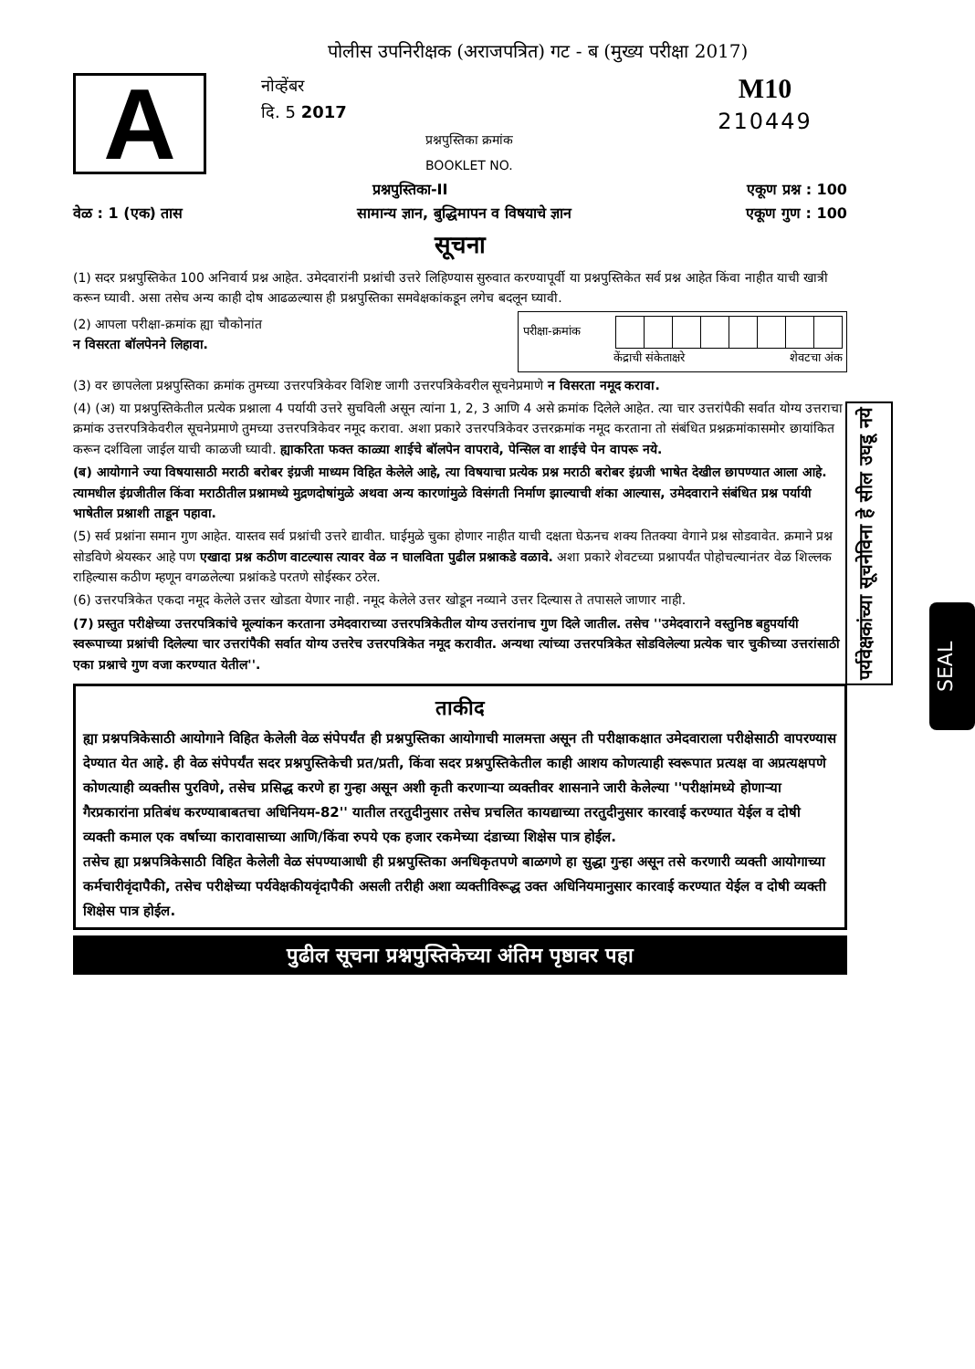पोलीस उपनिरीक्षक (अराजपत्रित) गट - ब (मुख्य परीक्षा 2017)
A
नोव्हेंबर
दि. 5 2017
प्रश्नपुस्तिका क्रमांक
BOOKLET NO.
M10
210449
प्रश्नपुस्तिका-II एकूण प्रश्न : 100
वेळ : 1 (एक) तास सामान्य ज्ञान, बुद्धिमापन व विषयाचे ज्ञान एकूण गुण : 100
सूचना
(1) सदर प्रश्नपुस्तिकेत 100 अनिवार्य प्रश्न आहेत. उमेदवारांनी प्रश्नांची उत्तरे लिहिण्यास सुरुवात करण्यापूर्वी या प्रश्नपुस्तिकेत सर्व प्रश्न आहेत किंवा नाहीत याची खात्री करून घ्यावी. असा तसेच अन्य काही दोष आढळल्यास ही प्रश्नपुस्तिका समवेक्षकांकडून लगेच बदलून घ्यावी.
(2) आपला परीक्षा-क्रमांक ह्या चौकोनांत
न विसरता बॉलपेनने लिहावा.
| परीक्षा-क्रमांक | | | | | | | | |
केंद्राची संकेताक्षरे शेवटचा अंक
(3) वर छापलेला प्रश्नपुस्तिका क्रमांक तुमच्या उत्तरपत्रिकेवर विशिष्ट जागी उत्तरपत्रिकेवरील सूचनेप्रमाणे न विसरता नमूद करावा.
(4) (अ) या प्रश्नपुस्तिकेतील प्रत्येक प्रश्नाला 4 पर्यायी उत्तरे सुचविली असून त्यांना 1, 2, 3 आणि 4 असे क्रमांक दिलेले आहेत. त्या चार उत्तरांपैकी सर्वात योग्य उत्तराचा क्रमांक उत्तरपत्रिकेवरील सूचनेप्रमाणे तुमच्या उत्तरपत्रिकेवर नमूद करावा. अशा प्रकारे उत्तरपत्रिकेवर उत्तरक्रमांक नमूद करताना तो संबंधित प्रश्नक्रमांकासमोर छायांकित करून दर्शविला जाईल याची काळजी घ्यावी. ह्याकरिता फक्त काळ्या शाईचे बॉलपेन वापरावे, पेन्सिल वा शाईचे पेन वापरू नये.
(ब) आयोगाने ज्या विषयासाठी मराठी बरोबर इंग्रजी माध्यम विहित केलेले आहे, त्या विषयाचा प्रत्येक प्रश्न मराठी बरोबर इंग्रजी भाषेत देखील छापण्यात आला आहे. त्यामधील इंग्रजीतील किंवा मराठीतील प्रश्नामध्ये मुद्रणदोषांमुळे अथवा अन्य कारणांमुळे विसंगती निर्माण झाल्याची शंका आल्यास, उमेदवाराने संबंधित प्रश्न पर्यायी भाषेतील प्रश्नाशी ताडून पहावा.
(5) सर्व प्रश्नांना समान गुण आहेत. यास्तव सर्व प्रश्नांची उत्तरे द्यावीत. घाईमुळे चुका होणार नाहीत याची दक्षता घेऊनच शक्य तितक्या वेगाने प्रश्न सोडवावेत. क्रमाने प्रश्न सोडविणे श्रेयस्कर आहे पण एखादा प्रश्न कठीण वाटल्यास त्यावर वेळ न घालविता पुढील प्रश्नाकडे वळावे. अशा प्रकारे शेवटच्या प्रश्नापर्यंत पोहोचल्यानंतर वेळ शिल्लक राहिल्यास कठीण म्हणून वगळलेल्या प्रश्नांकडे परतणे सोईस्कर ठरेल.
(6) उत्तरपत्रिकेत एकदा नमूद केलेले उत्तर खोडता येणार नाही. नमूद केलेले उत्तर खोडून नव्याने उत्तर दिल्यास ते तपासले जाणार नाही.
(7) प्रस्तुत परीक्षेच्या उत्तरपत्रिकांचे मूल्यांकन करताना उमेदवाराच्या उत्तरपत्रिकेतील योग्य उत्तरांनाच गुण दिले जातील. तसेच ''उमेदवाराने वस्तुनिष्ठ बहुपर्यायी स्वरूपाच्या प्रश्नांची दिलेल्या चार उत्तरांपैकी सर्वात योग्य उत्तरेच उत्तरपत्रिकेत नमूद करावीत. अन्यथा त्यांच्या उत्तरपत्रिकेत सोडविलेल्या प्रत्येक चार चुकीच्या उत्तरांसाठी एका प्रश्नाचे गुण वजा करण्यात येतील''.
ताकीद
ह्या प्रश्नपत्रिकेसाठी आयोगाने विहित केलेली वेळ संपेपर्यंत ही प्रश्नपुस्तिका आयोगाची मालमत्ता असून ती परीक्षाकक्षात उमेदवाराला परीक्षेसाठी वापरण्यास देण्यात येत आहे. ही वेळ संपेपर्यंत सदर प्रश्नपुस्तिकेची प्रत/प्रती, किंवा सदर प्रश्नपुस्तिकेतील काही आशय कोणत्याही स्वरूपात प्रत्यक्ष वा अप्रत्यक्षपणे कोणत्याही व्यक्तीस पुरविणे, तसेच प्रसिद्ध करणे हा गुन्हा असून अशी कृती करणाऱ्या व्यक्तीवर शासनाने जारी केलेल्या ''परीक्षांमध्ये होणाऱ्या गैरप्रकारांना प्रतिबंध करण्याबाबतचा अधिनियम-82'' यातील तरतुदीनुसार तसेच प्रचलित कायद्याच्या तरतुदीनुसार कारवाई करण्यात येईल व दोषी व्यक्ती कमाल एक वर्षाच्या कारावासाच्या आणि/किंवा रुपये एक हजार रकमेच्या दंडाच्या शिक्षेस पात्र होईल.
तसेच ह्या प्रश्नपत्रिकेसाठी विहित केलेली वेळ संपण्याआधी ही प्रश्नपुस्तिका अनधिकृतपणे बाळगणे हा सुद्धा गुन्हा असून तसे करणारी व्यक्ती आयोगाच्या कर्मचारीवृंदापैकी, तसेच परीक्षेच्या पर्यवेक्षकीयवृंदापैकी असली तरीही अशा व्यक्तीविरूद्ध उक्त अधिनियमानुसार कारवाई करण्यात येईल व दोषी व्यक्ती शिक्षेस पात्र होईल.
पुढील सूचना प्रश्नपुस्तिकेच्या अंतिम पृष्ठावर पहा
पर्यवेक्षकांच्या सूचनेविना हे सील उघडू नये
SEAL